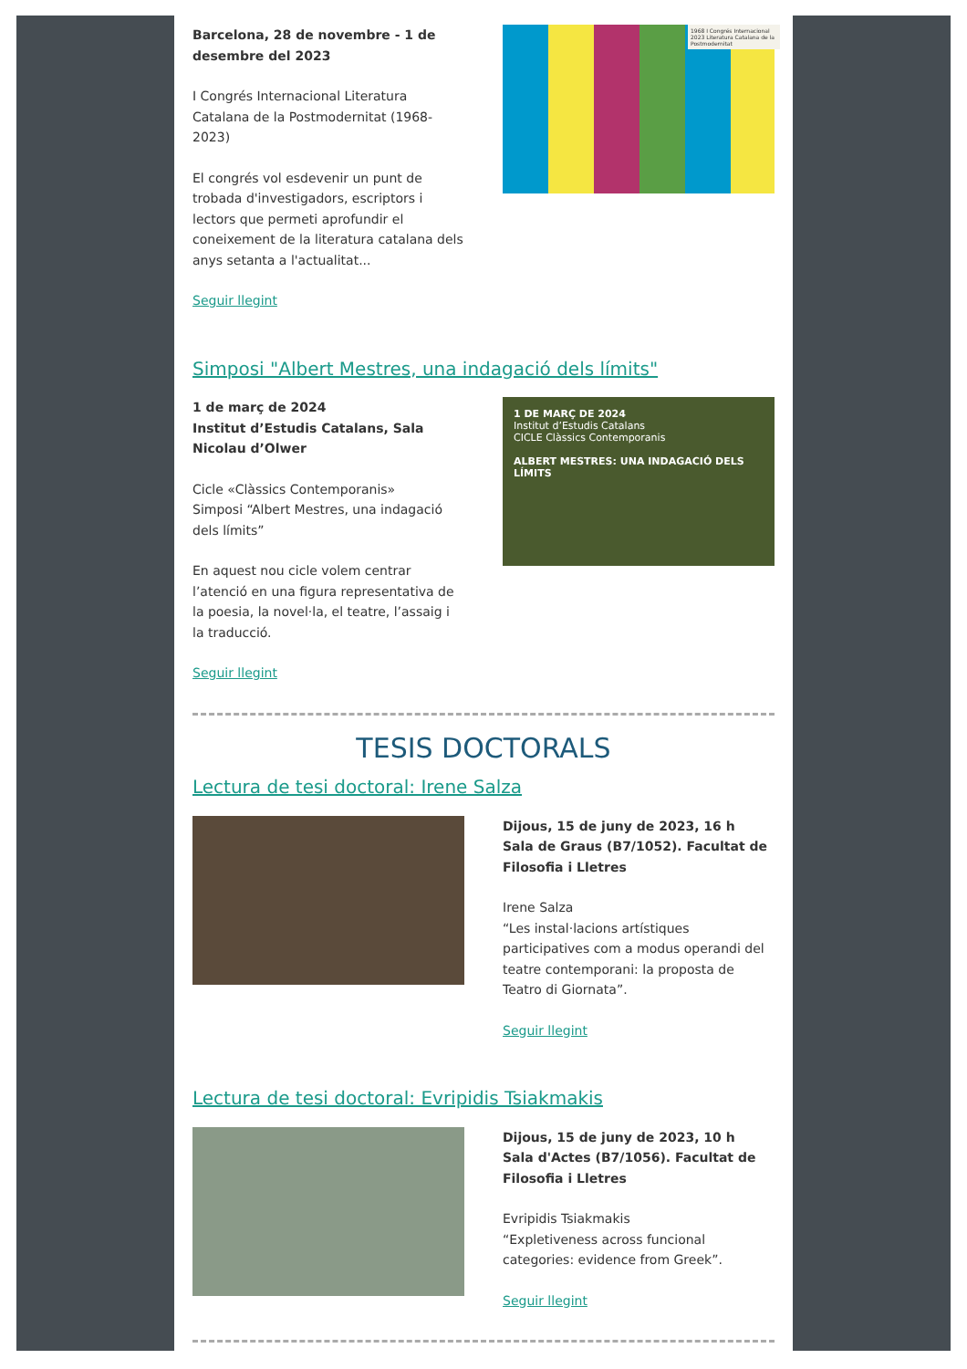Barcelona, 28 de novembre - 1 de desembre del 2023
I Congrés Internacional Literatura Catalana de la Postmodernitat (1968-2023)
El congrés vol esdevenir un punt de trobada d'investigadors, escriptors i lectors que permeti aprofundir el coneixement de la literatura catalana dels anys setanta a l'actualitat...
Seguir llegint
1968 I Congrés Internacional 2023 Literatura Catalana de la Postmodernitat
Simposi "Albert Mestres, una indagació dels límits"
1 de març de 2024
Institut d’Estudis Catalans, Sala Nicolau d’Olwer
Cicle «Clàssics Contemporanis»
Simposi “Albert Mestres, una indagació dels límits”
En aquest nou cicle volem centrar l’atenció en una figura representativa de la poesia, la novel·la, el teatre, l’assaig i la traducció.
Seguir llegint
1 DE MARÇ DE 2024
Institut d’Estudis Catalans
CICLE Clàssics Contemporanis
ALBERT MESTRES: UNA INDAGACIÓ DELS LÍMITS
TESIS DOCTORALS
Lectura de tesi doctoral: Irene Salza
Dijous, 15 de juny de 2023, 16 h
Sala de Graus (B7/1052). Facultat de Filosofia i Lletres
Irene Salza
“Les instal·lacions artístiques participatives com a modus operandi del teatre contemporani: la proposta de Teatro di Giornata”.
Seguir llegint
Lectura de tesi doctoral: Evripidis Tsiakmakis
Dijous, 15 de juny de 2023, 10 h
Sala d'Actes (B7/1056). Facultat de Filosofia i Lletres
Evripidis Tsiakmakis
“Expletiveness across funcional categories: evidence from Greek”.
Seguir llegint